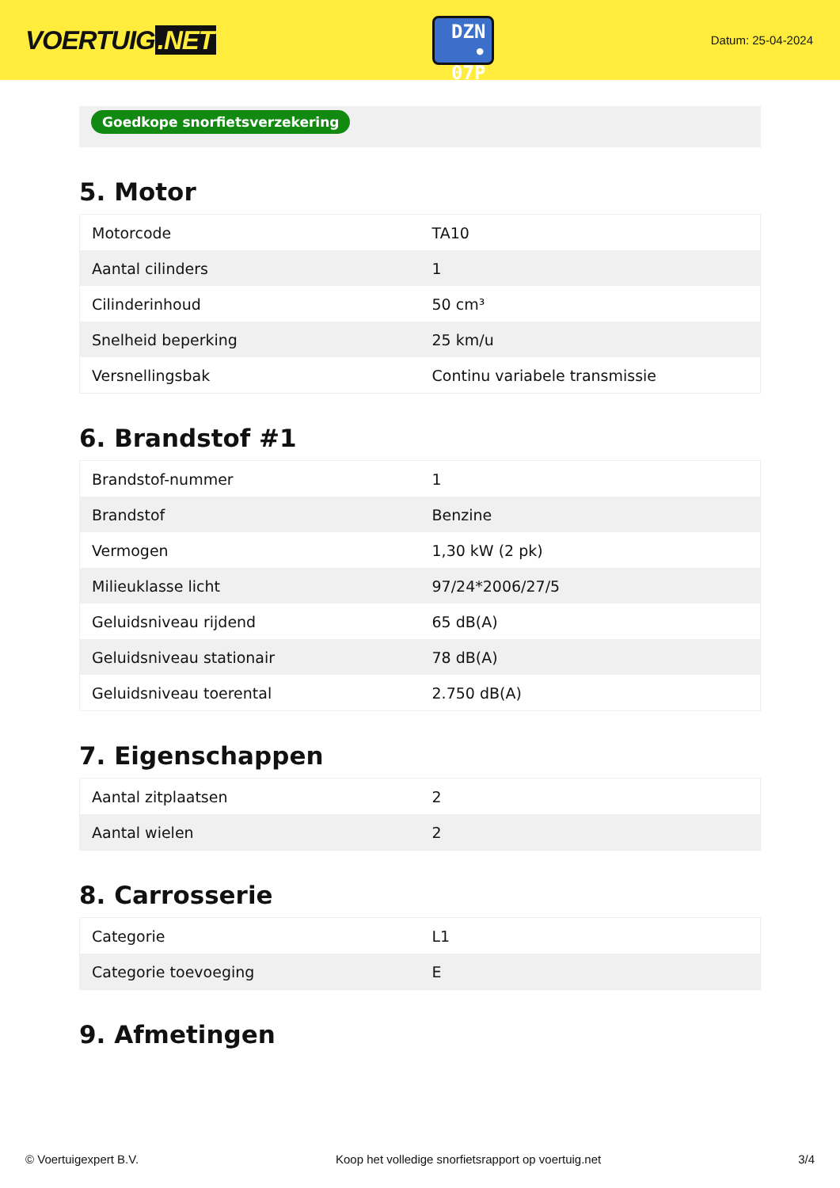VOERTUIG.NET
DZN
• 07P
Datum: 25-04-2024
Goedkope snorfietsverzekering
5. Motor
| Motorcode | TA10 |
| Aantal cilinders | 1 |
| Cilinderinhoud | 50 cm³ |
| Snelheid beperking | 25 km/u |
| Versnellingsbak | Continu variabele transmissie |
6. Brandstof #1
| Brandstof-nummer | 1 |
| Brandstof | Benzine |
| Vermogen | 1,30 kW (2 pk) |
| Milieuklasse licht | 97/24*2006/27/5 |
| Geluidsniveau rijdend | 65 dB(A) |
| Geluidsniveau stationair | 78 dB(A) |
| Geluidsniveau toerental | 2.750 dB(A) |
7. Eigenschappen
| Aantal zitplaatsen | 2 |
| Aantal wielen | 2 |
8. Carrosserie
| Categorie | L1 |
| Categorie toevoeging | E |
9. Afmetingen
© Voertuigexpert B.V. Koop het volledige snorfietsrapport op voertuig.net 3/4